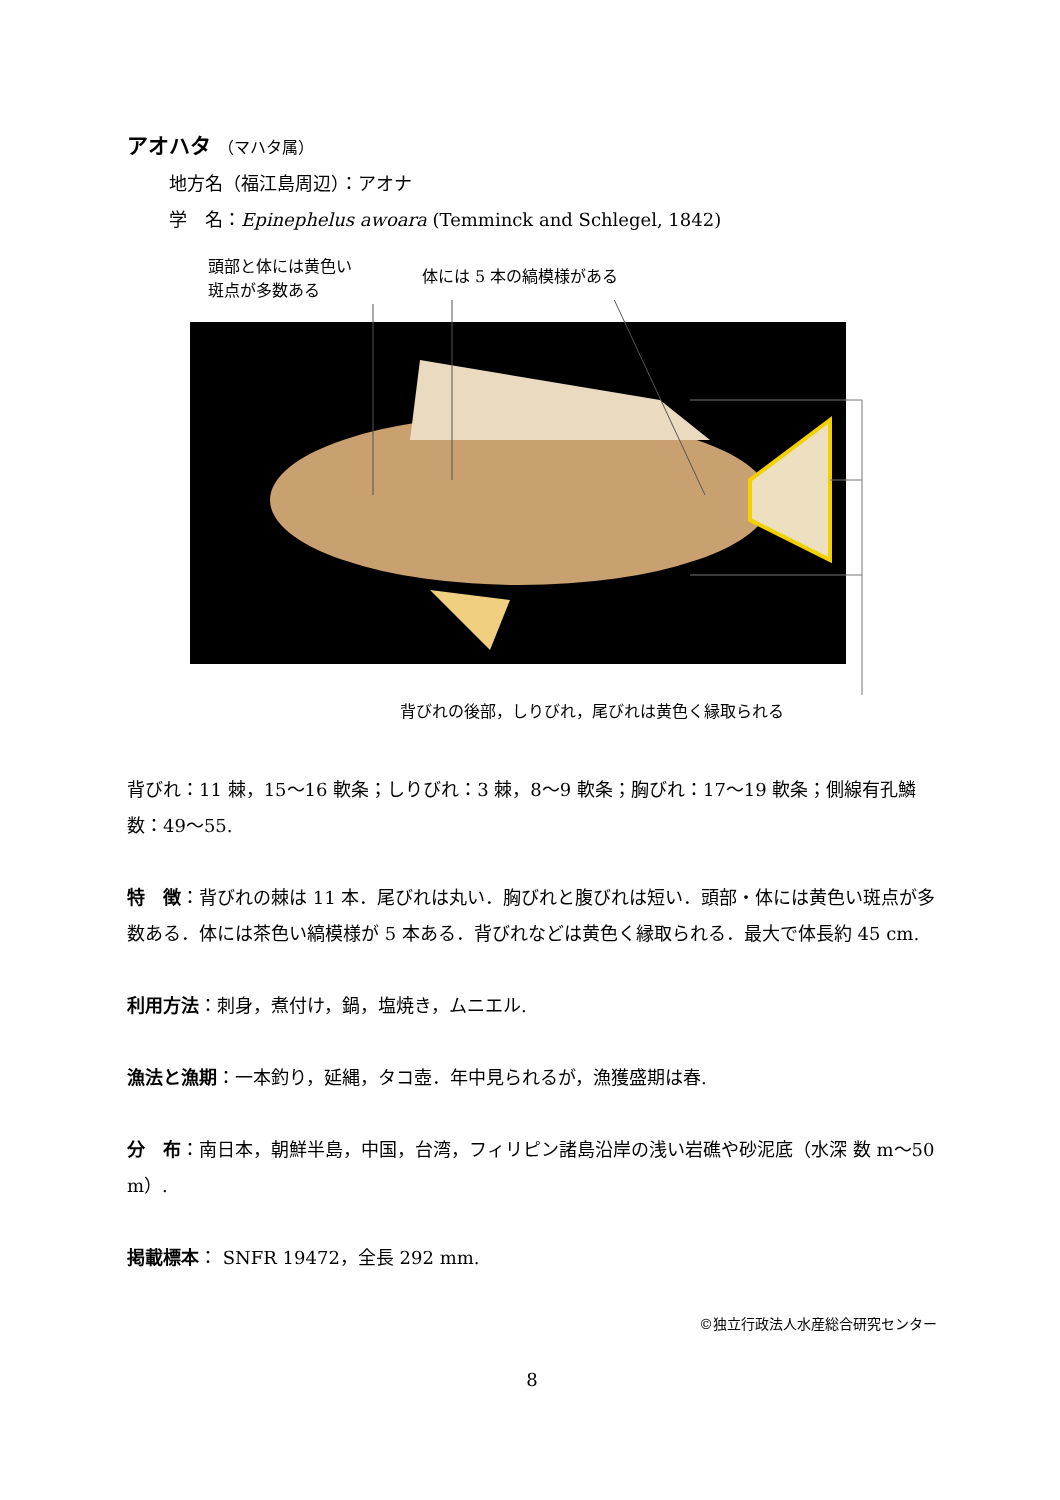アオハタ （マハタ属）
地方名（福江島周辺）：アオナ
学　名：Epinephelus awoara (Temminck and Schlegel, 1842)
頭部と体には黄色い
斑点が多数ある
体には 5 本の縞模様がある
背びれの後部，しりびれ，尾びれは黄色く縁取られる
背びれ：11 棘，15〜16 軟条；しりびれ：3 棘，8〜9 軟条；胸びれ：17〜19 軟条；側線有孔鱗数：49〜55.
特　徴：背びれの棘は 11 本．尾びれは丸い．胸びれと腹びれは短い．頭部・体には黄色い斑点が多数ある．体には茶色い縞模様が 5 本ある．背びれなどは黄色く縁取られる．最大で体長約 45 cm.
利用方法：刺身，煮付け，鍋，塩焼き，ムニエル.
漁法と漁期：一本釣り，延縄，タコ壺．年中見られるが，漁獲盛期は春.
分　布：南日本，朝鮮半島，中国，台湾，フィリピン諸島沿岸の浅い岩礁や砂泥底（水深 数 m〜50 m）.
掲載標本： SNFR 19472，全長 292 mm.
©独立行政法人水産総合研究センター
8